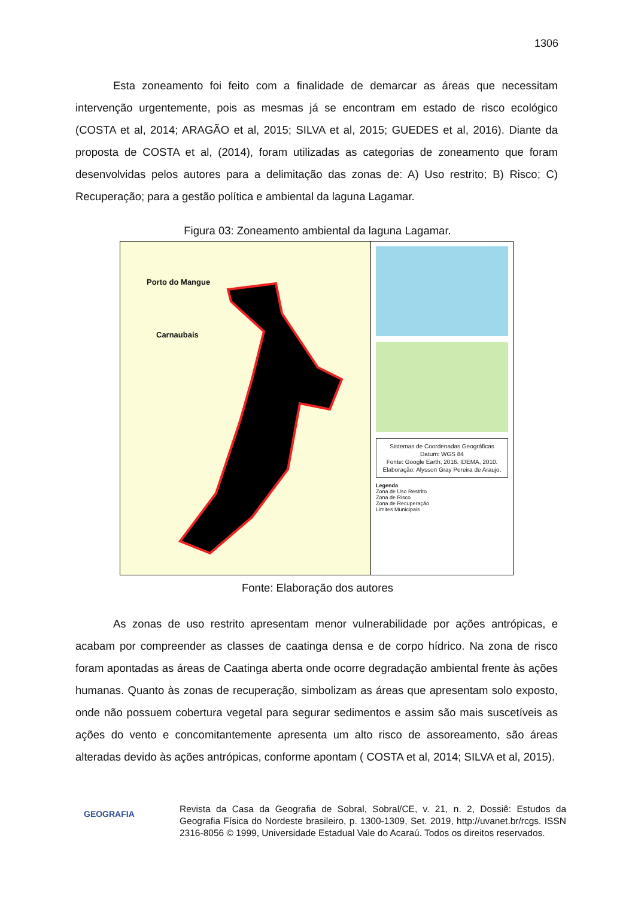1306
Esta zoneamento foi feito com a finalidade de demarcar as áreas que necessitam intervenção urgentemente, pois as mesmas já se encontram em estado de risco ecológico (COSTA et al, 2014; ARAGÃO et al, 2015; SILVA et al, 2015; GUEDES et al, 2016). Diante da proposta de COSTA et al, (2014), foram utilizadas as categorias de zoneamento que foram desenvolvidas pelos autores para a delimitação das zonas de: A) Uso restrito; B) Risco; C) Recuperação; para a gestão política e ambiental da laguna Lagamar.
Figura 03: Zoneamento ambiental da laguna Lagamar.
Porto do Mangue
Carnaubais
Sistemas de Coordenadas Geográficas
Datum: WGS 84
Fonte: Google Earth, 2016. IDEMA, 2010.
Elaboração: Alysson Gray Pereira de Araujo.
Legenda
Zona de Uso Restrito
Zona de Risco
Zona de Recuperação
Limites Municipais
Fonte: Elaboração dos autores
As zonas de uso restrito apresentam menor vulnerabilidade por ações antrópicas, e acabam por compreender as classes de caatinga densa e de corpo hídrico. Na zona de risco foram apontadas as áreas de Caatinga aberta onde ocorre degradação ambiental frente às ações humanas. Quanto às zonas de recuperação, simbolizam as áreas que apresentam solo exposto, onde não possuem cobertura vegetal para segurar sedimentos e assim são mais suscetíveis as ações do vento e concomitantemente apresenta um alto risco de assoreamento, são áreas alteradas devido às ações antrópicas, conforme apontam ( COSTA et al, 2014; SILVA et al, 2015).
GEOGRAFIA
Revista da Casa da Geografia de Sobral, Sobral/CE, v. 21, n. 2, Dossiê: Estudos da Geografia Física do Nordeste brasileiro, p. 1300-1309, Set. 2019, http://uvanet.br/rcgs. ISSN 2316-8056 © 1999, Universidade Estadual Vale do Acaraú. Todos os direitos reservados.